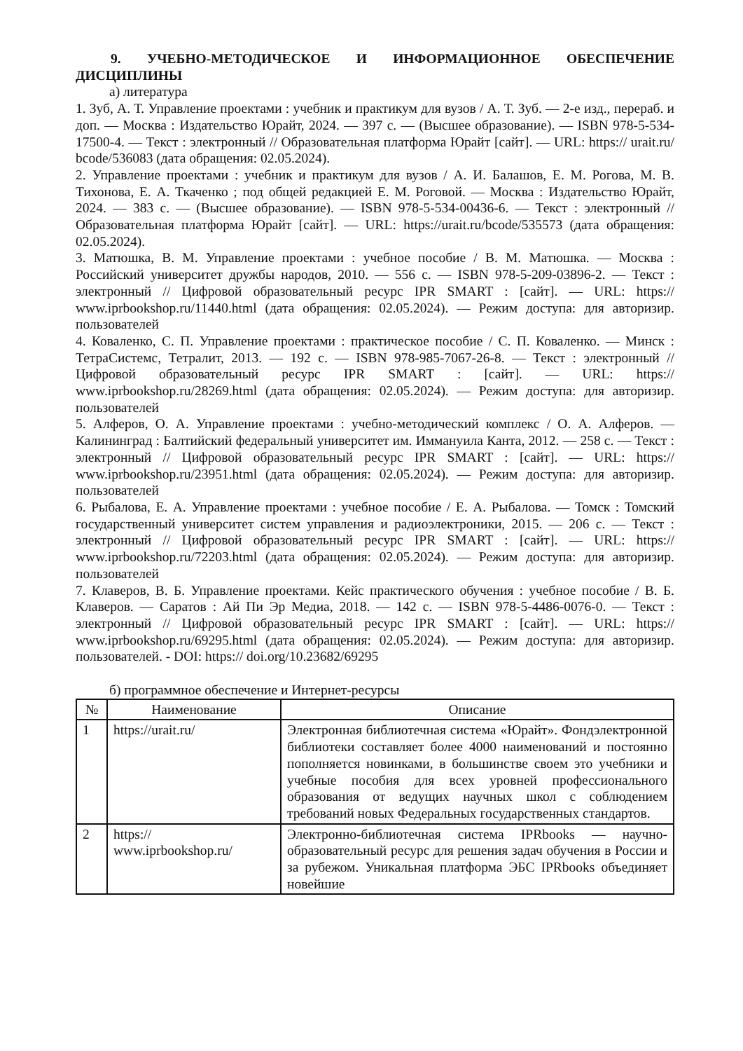9. УЧЕБНО-МЕТОДИЧЕСКОЕ И ИНФОРМАЦИОННОЕ ОБЕСПЕЧЕНИЕ ДИСЦИПЛИНЫ
а) литература
1. Зуб, А. Т. Управление проектами : учебник и практикум для вузов / А. Т. Зуб. — 2-е изд., перераб. и доп. — Москва : Издательство Юрайт, 2024. — 397 с. — (Высшее образование). — ISBN 978-5-534-17500-4. — Текст : электронный // Образовательная платформа Юрайт [сайт]. — URL: https:// urait.ru/ bcode/536083 (дата обращения: 02.05.2024).
2. Управление проектами : учебник и практикум для вузов / А. И. Балашов, Е. М. Рогова, М. В. Тихонова, Е. А. Ткаченко ; под общей редакцией Е. М. Роговой. — Москва : Издательство Юрайт, 2024. — 383 с. — (Высшее образование). — ISBN 978-5-534-00436-6. — Текст : электронный // Образовательная платформа Юрайт [сайт]. — URL: https://urait.ru/bcode/535573 (дата обращения: 02.05.2024).
3. Матюшка, В. М. Управление проектами : учебное пособие / В. М. Матюшка. — Москва : Российский университет дружбы народов, 2010. — 556 с. — ISBN 978-5-209-03896-2. — Текст : электронный // Цифровой образовательный ресурс IPR SMART : [сайт]. — URL: https:// www.iprbookshop.ru/11440.html (дата обращения: 02.05.2024). — Режим доступа: для авторизир. пользователей
4. Коваленко, С. П. Управление проектами : практическое пособие / С. П. Коваленко. — Минск : ТетраСистемс, Тетралит, 2013. — 192 с. — ISBN 978-985-7067-26-8. — Текст : электронный // Цифровой образовательный ресурс IPR SMART : [сайт]. — URL: https:// www.iprbookshop.ru/28269.html (дата обращения: 02.05.2024). — Режим доступа: для авторизир. пользователей
5. Алферов, О. А. Управление проектами : учебно-методический комплекс / О. А. Алферов. — Калининград : Балтийский федеральный университет им. Иммануила Канта, 2012. — 258 с. — Текст : электронный // Цифровой образовательный ресурс IPR SMART : [сайт]. — URL: https:// www.iprbookshop.ru/23951.html (дата обращения: 02.05.2024). — Режим доступа: для авторизир. пользователей
6. Рыбалова, Е. А. Управление проектами : учебное пособие / Е. А. Рыбалова. — Томск : Томский государственный университет систем управления и радиоэлектроники, 2015. — 206 с. — Текст : электронный // Цифровой образовательный ресурс IPR SMART : [сайт]. — URL: https:// www.iprbookshop.ru/72203.html (дата обращения: 02.05.2024). — Режим доступа: для авторизир. пользователей
7. Клаверов, В. Б. Управление проектами. Кейс практического обучения : учебное пособие / В. Б. Клаверов. — Саратов : Ай Пи Эр Медиа, 2018. — 142 с. — ISBN 978-5-4486-0076-0. — Текст : электронный // Цифровой образовательный ресурс IPR SMART : [сайт]. — URL: https:// www.iprbookshop.ru/69295.html (дата обращения: 02.05.2024). — Режим доступа: для авторизир. пользователей. - DOI: https:// doi.org/10.23682/69295
б) программное обеспечение и Интернет-ресурсы
| № | Наименование | Описание |
| --- | --- | --- |
| 1 | https://urait.ru/ | Электронная библиотечная система «Юрайт». Фондэлектронной библиотеки составляет более 4000 наименований и постоянно пополняется новинками, в большинстве своем это учебники и учебные пособия для всех уровней профессионального образования от ведущих научных школ с соблюдением требований новых Федеральных государственных стандартов. |
| 2 | https:// www.iprbookshop.ru/ | Электронно-библиотечная система IPRbooks — научно-образовательный ресурс для решения задач обучения в России и за рубежом. Уникальная платформа ЭБС IPRbooks объединяет новейшие |